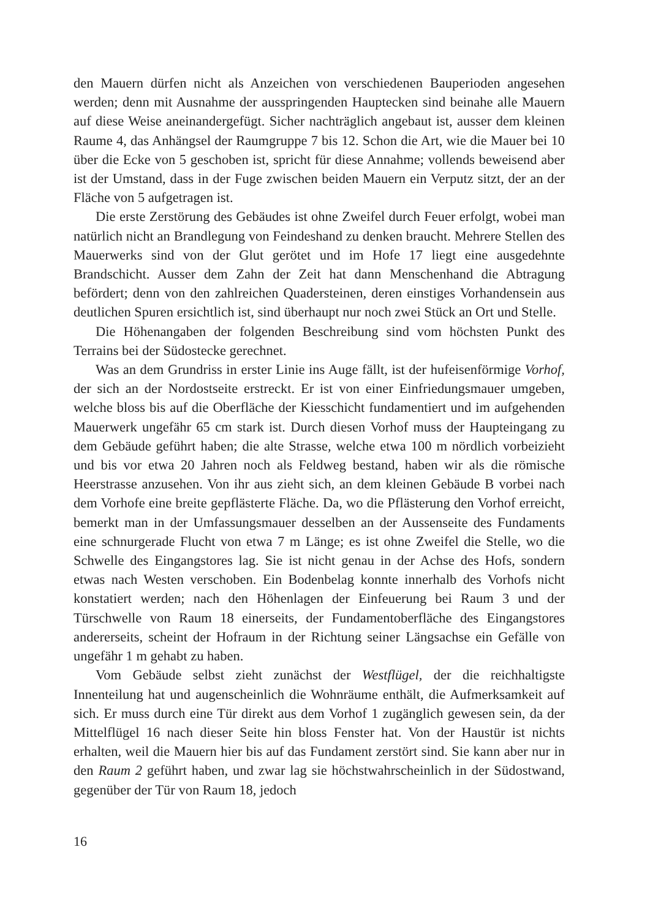den Mauern dürfen nicht als Anzeichen von verschiedenen Bauperioden angesehen werden; denn mit Ausnahme der ausspringenden Hauptecken sind beinahe alle Mauern auf diese Weise aneinandergefügt. Sicher nachträglich angebaut ist, ausser dem kleinen Raume 4, das Anhängsel der Raumgruppe 7 bis 12. Schon die Art, wie die Mauer bei 10 über die Ecke von 5 geschoben ist, spricht für diese Annahme; vollends beweisend aber ist der Umstand, dass in der Fuge zwischen beiden Mauern ein Verputz sitzt, der an der Fläche von 5 aufgetragen ist.
Die erste Zerstörung des Gebäudes ist ohne Zweifel durch Feuer erfolgt, wobei man natürlich nicht an Brandlegung von Feindeshand zu denken braucht. Mehrere Stellen des Mauerwerks sind von der Glut gerötet und im Hofe 17 liegt eine ausgedehnte Brandschicht. Ausser dem Zahn der Zeit hat dann Menschenhand die Abtragung befördert; denn von den zahlreichen Quadersteinen, deren einstiges Vorhandensein aus deutlichen Spuren ersichtlich ist, sind überhaupt nur noch zwei Stück an Ort und Stelle.
Die Höhenangaben der folgenden Beschreibung sind vom höchsten Punkt des Terrains bei der Südostecke gerechnet.
Was an dem Grundriss in erster Linie ins Auge fällt, ist der hufeisenförmige Vorhof, der sich an der Nordostseite erstreckt. Er ist von einer Einfriedungsmauer umgeben, welche bloss bis auf die Oberfläche der Kiesschicht fundamentiert und im aufgehenden Mauerwerk ungefähr 65 cm stark ist. Durch diesen Vorhof muss der Haupteingang zu dem Gebäude geführt haben; die alte Strasse, welche etwa 100 m nördlich vorbeizieht und bis vor etwa 20 Jahren noch als Feldweg bestand, haben wir als die römische Heerstrasse anzusehen. Von ihr aus zieht sich, an dem kleinen Gebäude B vorbei nach dem Vorhofe eine breite gepflästerte Fläche. Da, wo die Pflästerung den Vorhof erreicht, bemerkt man in der Umfassungsmauer desselben an der Aussenseite des Fundaments eine schnurgerade Flucht von etwa 7 m Länge; es ist ohne Zweifel die Stelle, wo die Schwelle des Eingangstores lag. Sie ist nicht genau in der Achse des Hofs, sondern etwas nach Westen verschoben. Ein Bodenbelag konnte innerhalb des Vorhofs nicht konstatiert werden; nach den Höhenlagen der Einfeuerung bei Raum 3 und der Türschwelle von Raum 18 einerseits, der Fundamentoberfläche des Eingangstores andererseits, scheint der Hofraum in der Richtung seiner Längsachse ein Gefälle von ungefähr 1 m gehabt zu haben.
Vom Gebäude selbst zieht zunächst der Westflügel, der die reichhaltigste Innenteilung hat und augenscheinlich die Wohnräume enthält, die Aufmerksamkeit auf sich. Er muss durch eine Tür direkt aus dem Vorhof 1 zugänglich gewesen sein, da der Mittelflügel 16 nach dieser Seite hin bloss Fenster hat. Von der Haustür ist nichts erhalten, weil die Mauern hier bis auf das Fundament zerstört sind. Sie kann aber nur in den Raum 2 geführt haben, und zwar lag sie höchstwahrscheinlich in der Südostwand, gegenüber der Tür von Raum 18, jedoch
16